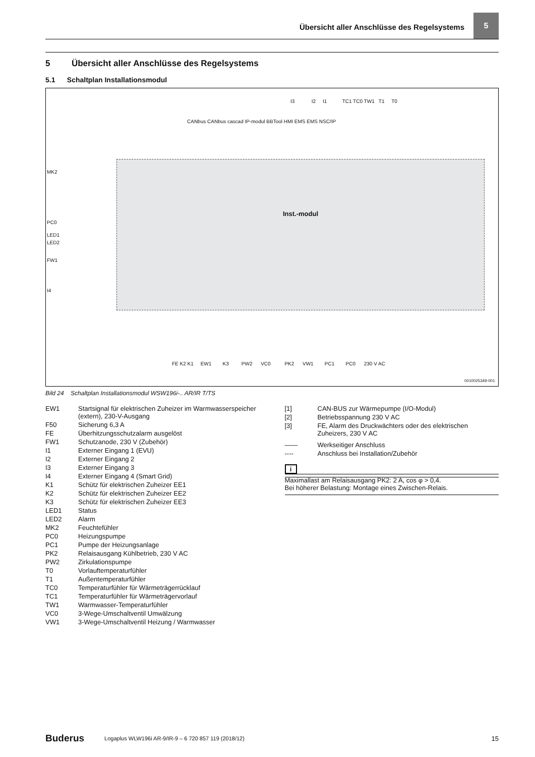Übersicht aller Anschlüsse des Regelsystems
5
5 Übersicht aller Anschlüsse des Regelsystems
5.1 Schaltplan Installationsmodul
MK2
PC0
LED1
LED2
FW1
I4
I3 I2 I1 TC1 TC0 TW1 T1 T0
CANbus CANbus cascad IP-modul BBTool HMI EMS EMS NSC/IP
Inst.-modul
FE K2 K1 EW1 K3 PW2 VC0 PK2 VW1 PC1 PC0 230 V AC
0010025349-001
Bild 24 Schaltplan Installationsmodul WSW196i-.. AR/IR T/TS
EW1 Startsignal für elektrischen Zuheizer im Warmwasserspeicher (extern), 230-V-Ausgang
F50 Sicherung 6,3 A
FE Überhitzungsschutzalarm ausgelöst
FW1 Schutzanode, 230 V (Zubehör)
I1 Externer Eingang 1 (EVU)
I2 Externer Eingang 2
I3 Externer Eingang 3
I4 Externer Eingang 4 (Smart Grid)
K1 Schütz für elektrischen Zuheizer EE1
K2 Schütz für elektrischen Zuheizer EE2
K3 Schütz für elektrischen Zuheizer EE3
LED1 Status
LED2 Alarm
MK2 Feuchtefühler
PC0 Heizungspumpe
PC1 Pumpe der Heizungsanlage
PK2 Relaisausgang Kühlbetrieb, 230 V AC
PW2 Zirkulationspumpe
T0 Vorlauftemperaturfühler
T1 Außentemperaturfühler
TC0 Temperaturfühler für Wärmeträgerrücklauf
TC1 Temperaturfühler für Wärmeträgervorlauf
TW1 Warmwasser-Temperaturfühler
VC0 3-Wege-Umschaltventil Umwälzung
VW1 3-Wege-Umschaltventil Heizung / Warmwasser
[1] CAN-BUS zur Wärmepumpe (I/O-Modul)
[2] Betriebsspannung 230 V AC
[3] FE, Alarm des Druckwächters oder des elektrischen Zuheizers, 230 V AC
—— Werkseitiger Anschluss
---- Anschluss bei Installation/Zubehör
i
Maximallast am Relaisausgang PK2: 2 A, cos φ > 0,4.
Bei höherer Belastung: Montage eines Zwischen-Relais.
Buderus Logaplus WLW196i AR-9/IR-9 – 6 720 857 119 (2018/12) 15